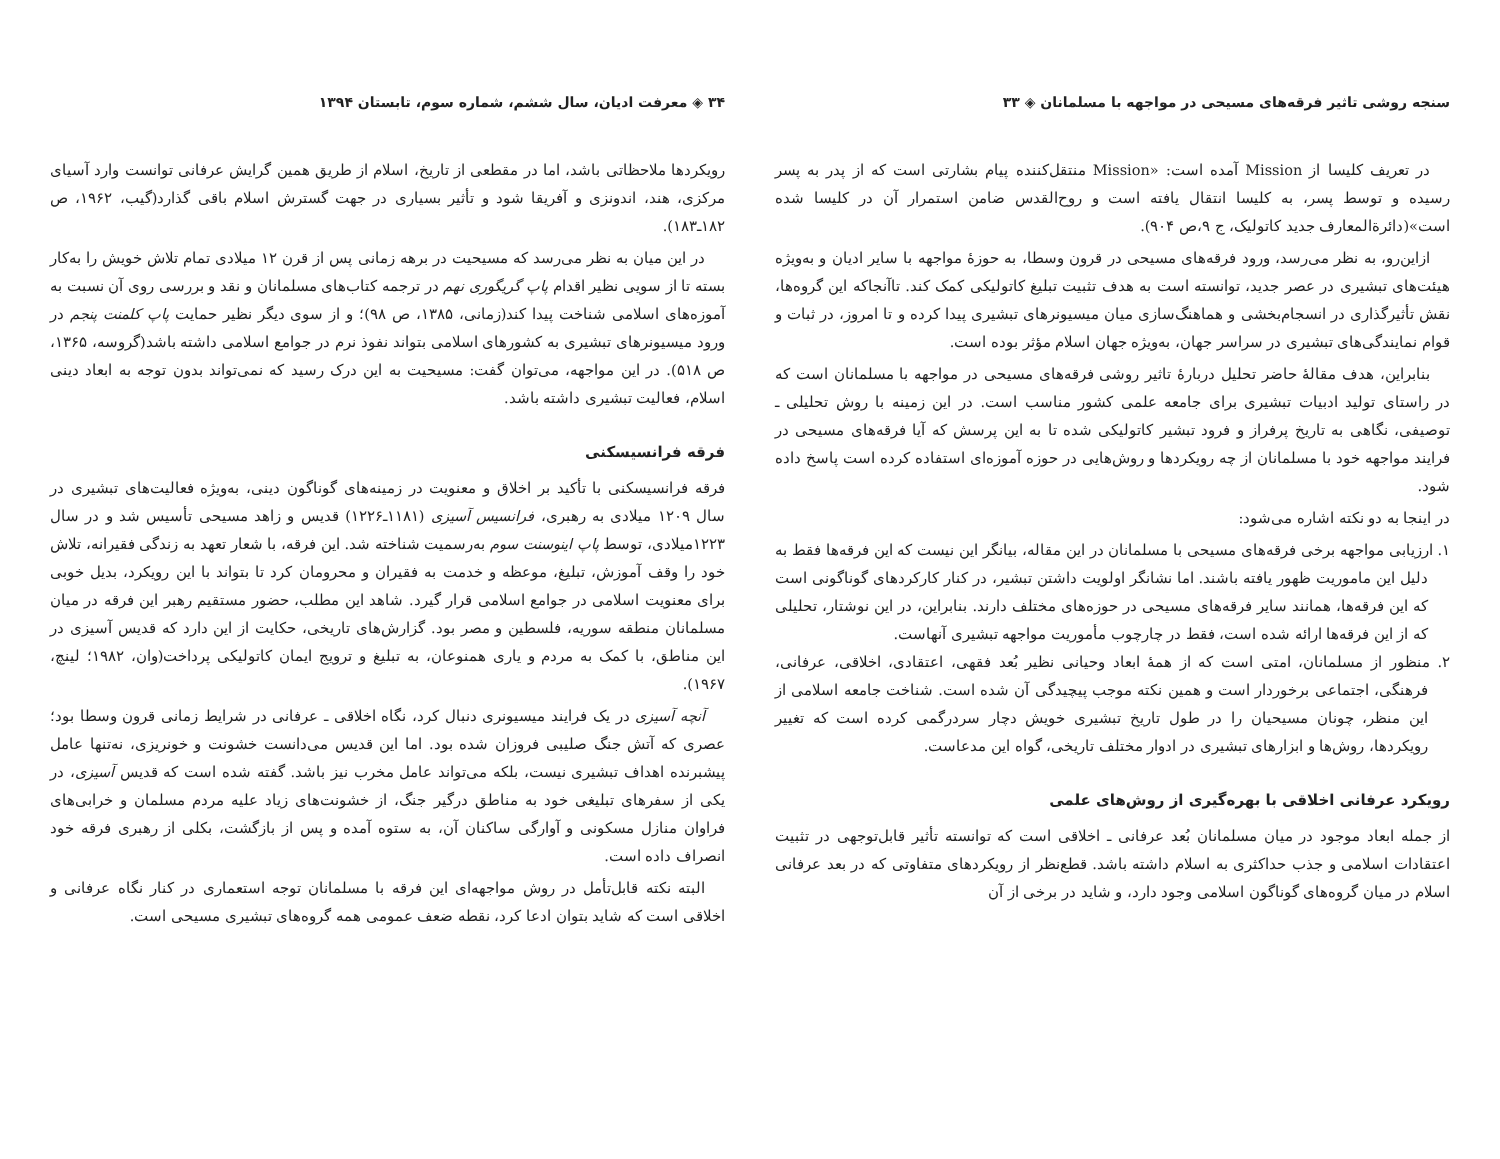سنجه روشی تاثیر فرقه‌های مسیحی در مواجهه با مسلمانان ◈ ۳۳
در تعریف کلیسا از Mission آمده است: «Mission منتقل‌کننده پیام بشارتی است که از پدر به پسر رسیده و توسط پسر، به کلیسا انتقال یافته است و روح‌القدس ضامن استمرار آن در کلیسا شده است»(دائرةالمعارف جدید کاتولیک، ج ۹،ص ۹۰۴).
ازاین‌رو، به نظر می‌رسد، ورود فرقه‌های مسیحی در قرون وسطا، به حوزهٔ مواجهه با سایر ادیان و به‌ویژه هیئت‌های تبشیری در عصر جدید، توانسته است به هدف تثبیت تبلیغ کاتولیکی کمک کند. تاآنجاکه این گروه‌ها، نقش تأثیرگذاری در انسجام‌بخشی و هماهنگ‌سازی میان میسیونرهای تبشیری پیدا کرده و تا امروز، در ثبات و قوام نمایندگی‌های تبشیری در سراسر جهان، به‌ویژه جهان اسلام مؤثر بوده است.
بنابراین، هدف مقالهٔ حاضر تحلیل دربارهٔ تاثیر روشی فرقه‌های مسیحی در مواجهه با مسلمانان است که در راستای تولید ادبیات تبشیری برای جامعه علمی کشور مناسب است. در این زمینه با روش تحلیلی ـ توصیفی، نگاهی به تاریخ پرفراز و فرود تبشیر کاتولیکی شده تا به این پرسش که آیا فرقه‌های مسیحی در فرایند مواجهه خود با مسلمانان از چه رویکردها و روش‌هایی در حوزه آموزه‌ای استفاده کرده است پاسخ داده شود.
در اینجا به دو نکته اشاره می‌شود:
۱. ارزیابی مواجهه برخی فرقه‌های مسیحی با مسلمانان در این مقاله، بیانگر این نیست که این فرقه‌ها فقط به دلیل این ماموریت ظهور یافته باشند. اما نشانگر اولویت داشتن تبشیر، در کنار کارکردهای گوناگونی است که این فرقه‌ها، همانند سایر فرقه‌های مسیحی در حوزه‌های مختلف دارند. بنابراین، در این نوشتار، تحلیلی که از این فرقه‌ها ارائه شده است، فقط در چارچوب مأموریت مواجهه تبشیری آنهاست.
۲. منظور از مسلمانان، امتی است که از همهٔ ابعاد وحیانی نظیر بُعد فقهی، اعتقادی، اخلاقی، عرفانی، فرهنگی، اجتماعی برخوردار است و همین نکته موجب پیچیدگی آن شده است. شناخت جامعه اسلامی از این منظر، چونان مسیحیان را در طول تاریخ تبشیری خویش دچار سردرگمی کرده است که تغییر رویکردها، روش‌ها و ابزارهای تبشیری در ادوار مختلف تاریخی، گواه این مدعاست.
رویکرد عرفانی اخلاقی با بهره‌گیری از روش‌های علمی
از جمله ابعاد موجود در میان مسلمانان بُعد عرفانی ـ اخلاقی است که توانسته تأثیر قابل‌توجهی در تثبیت اعتقادات اسلامی و جذب حداکثری به اسلام داشته باشد. قطع‌نظر از رویکردهای متفاوتی که در بعد عرفانی اسلام در میان گروه‌های گوناگون اسلامی وجود دارد، و شاید در برخی از آن
۳۴ ◈ معرفت ادیان، سال ششم، شماره سوم، تابستان ۱۳۹۴
رویکردها ملاحظاتی باشد، اما در مقطعی از تاریخ، اسلام از طریق همین گرایش عرفانی توانست وارد آسیای مرکزی، هند، اندونزی و آفریقا شود و تأثیر بسیاری در جهت گسترش اسلام باقی گذارد(گیب، ۱۹۶۲، ص ۱۸۲ـ۱۸۳).
در این میان به نظر می‌رسد که مسیحیت در برهه زمانی پس از قرن ۱۲ میلادی تمام تلاش خویش را به‌کار بسته تا از سویی نظیر اقدام پاپ گریگوری نهم در ترجمه کتاب‌های مسلمانان و نقد و بررسی روی آن نسبت به آموزه‌های اسلامی شناخت پیدا کند(زمانی، ۱۳۸۵، ص ۹۸)؛ و از سوی دیگر نظیر حمایت پاپ کلمنت پنجم در ورود میسیونرهای تبشیری به کشورهای اسلامی بتواند نفوذ نرم در جوامع اسلامی داشته باشد(گروسه، ۱۳۶۵، ص ۵۱۸). در این مواجهه، می‌توان گفت: مسیحیت به این درک رسید که نمی‌تواند بدون توجه به ابعاد دینی اسلام، فعالیت تبشیری داشته باشد.
فرقه فرانسیسکنی
فرقه فرانسیسکنی با تأکید بر اخلاق و معنویت در زمینه‌های گوناگون دینی، به‌ویژه فعالیت‌های تبشیری در سال ۱۲۰۹ میلادی به رهبری، فرانسیس آسیزی (۱۱۸۱ـ۱۲۲۶) قدیس و زاهد مسیحی تأسیس شد و در سال ۱۲۲۳میلادی، توسط پاپ اینوسنت سوم به‌رسمیت شناخته شد. این فرقه، با شعار تعهد به زندگی فقیرانه، تلاش خود را وقف آموزش، تبلیغ، موعظه و خدمت به فقیران و محرومان کرد تا بتواند با این رویکرد، بدیل خوبی برای معنویت اسلامی در جوامع اسلامی قرار گیرد. شاهد این مطلب، حضور مستقیم رهبر این فرقه در میان مسلمانان منطقه سوریه، فلسطین و مصر بود. گزارش‌های تاریخی، حکایت از این دارد که قدیس آسیزی در این مناطق، با کمک به مردم و یاری همنوعان، به تبلیغ و ترویج ایمان کاتولیکی پرداخت(وان، ۱۹۸۲؛ لینچ، ۱۹۶۷).
آنچه آسیزی در یک فرایند میسیونری دنبال کرد، نگاه اخلاقی ـ عرفانی در شرایط زمانی قرون وسطا بود؛ عصری که آتش جنگ صلیبی فروزان شده بود. اما این قدیس می‌دانست خشونت و خونریزی، نه‌تنها عامل پیشبرنده اهداف تبشیری نیست، بلکه می‌تواند عامل مخرب نیز باشد. گفته شده است که قدیس آسیزی، در یکی از سفرهای تبلیغی خود به مناطق درگیر جنگ، از خشونت‌های زیاد علیه مردم مسلمان و خرابی‌های فراوان منازل مسکونی و آوارگی ساکنان آن، به ستوه آمده و پس از بازگشت، بکلی از رهبری فرقه خود انصراف داده است.
البته نکته قابل‌تأمل در روش مواجهه‌ای این فرقه با مسلمانان توجه استعماری در کنار نگاه عرفانی و اخلاقی است که شاید بتوان ادعا کرد، نقطه ضعف عمومی همه گروه‌های تبشیری مسیحی است.